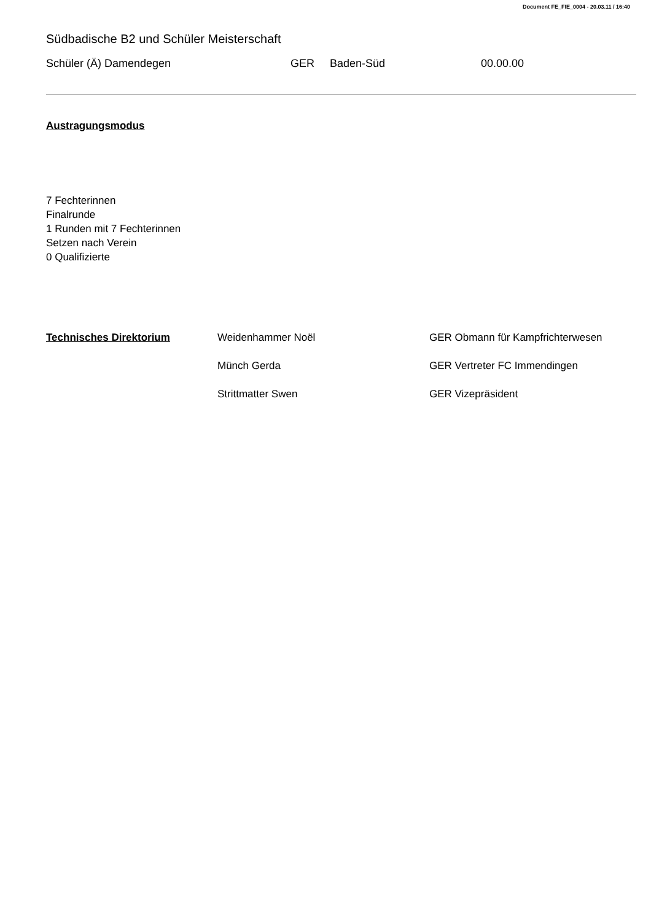Document FE_FIE_0004 - 20.03.11 / 16:40
Südbadische B2 und Schüler Meisterschaft
Schüler (Ä) Damendegen GER Baden-Süd 00.00.00
Austragungsmodus
7 Fechterinnen
Finalrunde
1 Runden mit 7 Fechterinnen
Setzen nach Verein
0 Qualifizierte
Technisches Direktorium Weidenhammer Noël GER Obmann für Kampfrichterwesen Münch Gerda GER Vertreter FC Immendingen Strittmatter Swen GER Vizepräsident